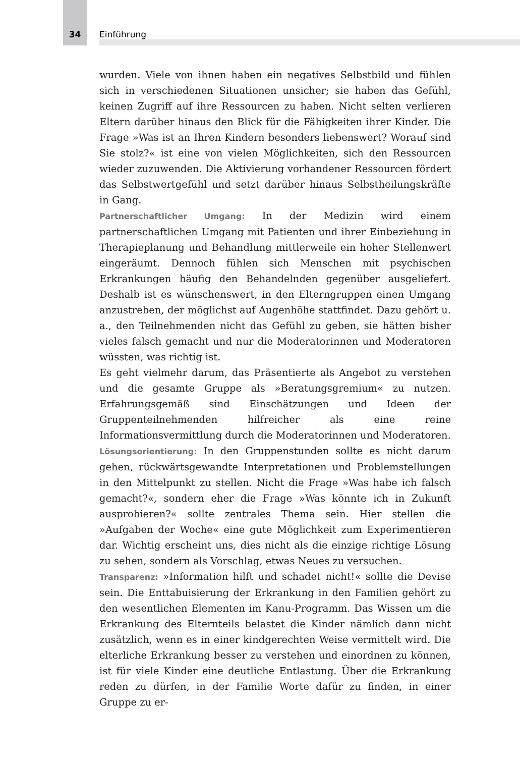34 Einführung
wurden. Viele von ihnen haben ein negatives Selbstbild und fühlen sich in verschiedenen Situationen unsicher; sie haben das Gefühl, keinen Zugriff auf ihre Ressourcen zu haben. Nicht selten verlieren Eltern darüber hinaus den Blick für die Fähigkeiten ihrer Kinder. Die Frage »Was ist an Ihren Kindern besonders liebenswert? Worauf sind Sie stolz?« ist eine von vielen Möglichkeiten, sich den Ressourcen wieder zuzuwenden. Die Aktivierung vorhandener Ressourcen fördert das Selbstwertgefühl und setzt darüber hinaus Selbstheilungskräfte in Gang.
Partnerschaftlicher Umgang: In der Medizin wird einem partnerschaftlichen Umgang mit Patienten und ihrer Einbeziehung in Therapieplanung und Behandlung mittlerweile ein hoher Stellenwert eingeräumt. Dennoch fühlen sich Menschen mit psychischen Erkrankungen häufig den Behandelnden gegenüber ausgeliefert. Deshalb ist es wünschenswert, in den Elterngruppen einen Umgang anzustreben, der möglichst auf Augenhöhe stattfindet. Dazu gehört u. a., den Teilnehmenden nicht das Gefühl zu geben, sie hätten bisher vieles falsch gemacht und nur die Moderatorinnen und Moderatoren wüssten, was richtig ist.
Es geht vielmehr darum, das Präsentierte als Angebot zu verstehen und die gesamte Gruppe als »Beratungsgremium« zu nutzen. Erfahrungsgemäß sind Einschätzungen und Ideen der Gruppenteilnehmenden hilfreicher als eine reine Informationsvermittlung durch die Moderatorinnen und Moderatoren.
Lösungsorientierung: In den Gruppenstunden sollte es nicht darum gehen, rückwärtsgewandte Interpretationen und Problemstellungen in den Mittelpunkt zu stellen. Nicht die Frage »Was habe ich falsch gemacht?«, sondern eher die Frage »Was könnte ich in Zukunft ausprobieren?« sollte zentrales Thema sein. Hier stellen die »Aufgaben der Woche« eine gute Möglichkeit zum Experimentieren dar. Wichtig erscheint uns, dies nicht als die einzige richtige Lösung zu sehen, sondern als Vorschlag, etwas Neues zu versuchen.
Transparenz: »Information hilft und schadet nicht!« sollte die Devise sein. Die Enttabuisierung der Erkrankung in den Familien gehört zu den wesentlichen Elementen im Kanu-Programm. Das Wissen um die Erkrankung des Elternteils belastet die Kinder nämlich dann nicht zusätzlich, wenn es in einer kindgerechten Weise vermittelt wird. Die elterliche Erkrankung besser zu verstehen und einordnen zu können, ist für viele Kinder eine deutliche Entlastung. Über die Erkrankung reden zu dürfen, in der Familie Worte dafür zu finden, in einer Gruppe zu er-